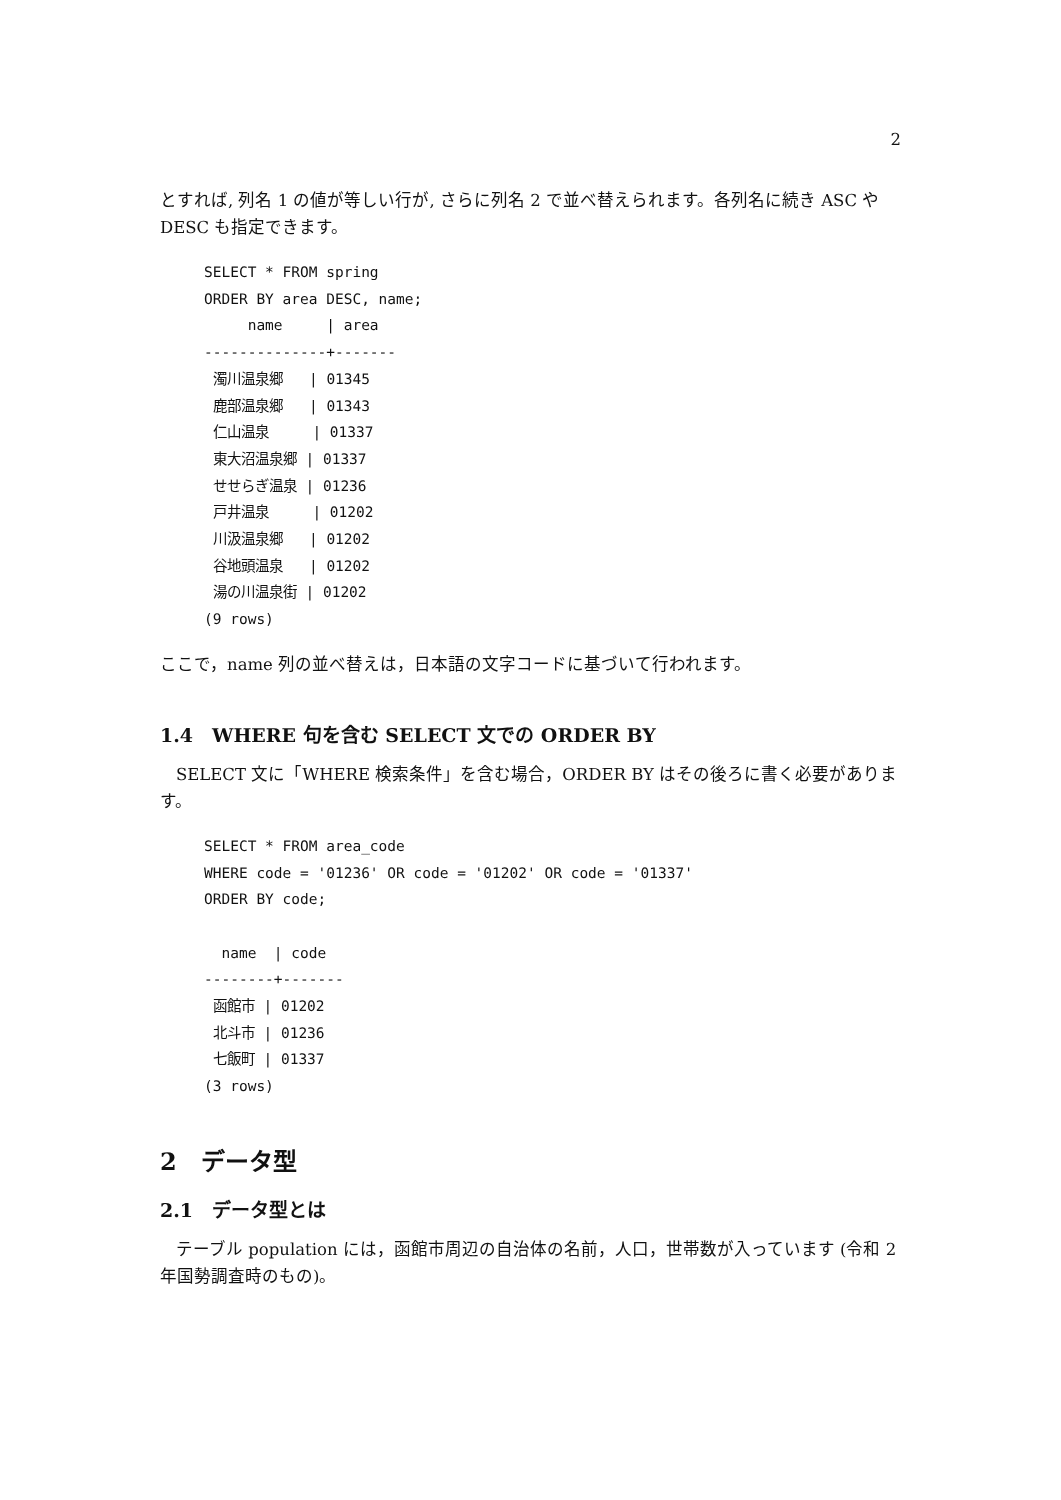2
とすれば, 列名 1 の値が等しい行が, さらに列名 2 で並べ替えられます。各列名に続き ASC や DESC も指定できます。
SELECT * FROM spring
ORDER BY area DESC, name;
     name     | area
--------------+-------
 濁川温泉郷   | 01345
 鹿部温泉郷   | 01343
 仁山温泉     | 01337
 東大沼温泉郷 | 01337
 せせらぎ温泉 | 01236
 戸井温泉     | 01202
 川汲温泉郷   | 01202
 谷地頭温泉   | 01202
 湯の川温泉街 | 01202
(9 rows)
ここで，name 列の並べ替えは，日本語の文字コードに基づいて行われます。
1.4　WHERE 句を含む SELECT 文での ORDER BY
SELECT 文に「WHERE 検索条件」を含む場合，ORDER BY はその後ろに書く必要があります。
SELECT * FROM area_code
WHERE code = '01236' OR code = '01202' OR code = '01337'
ORDER BY code;

  name  | code
--------+-------
 函館市 | 01202
 北斗市 | 01236
 七飯町 | 01337
(3 rows)
2　データ型
2.1　データ型とは
テーブル population には，函館市周辺の自治体の名前，人口，世帯数が入っています (令和 2 年国勢調査時のもの)。